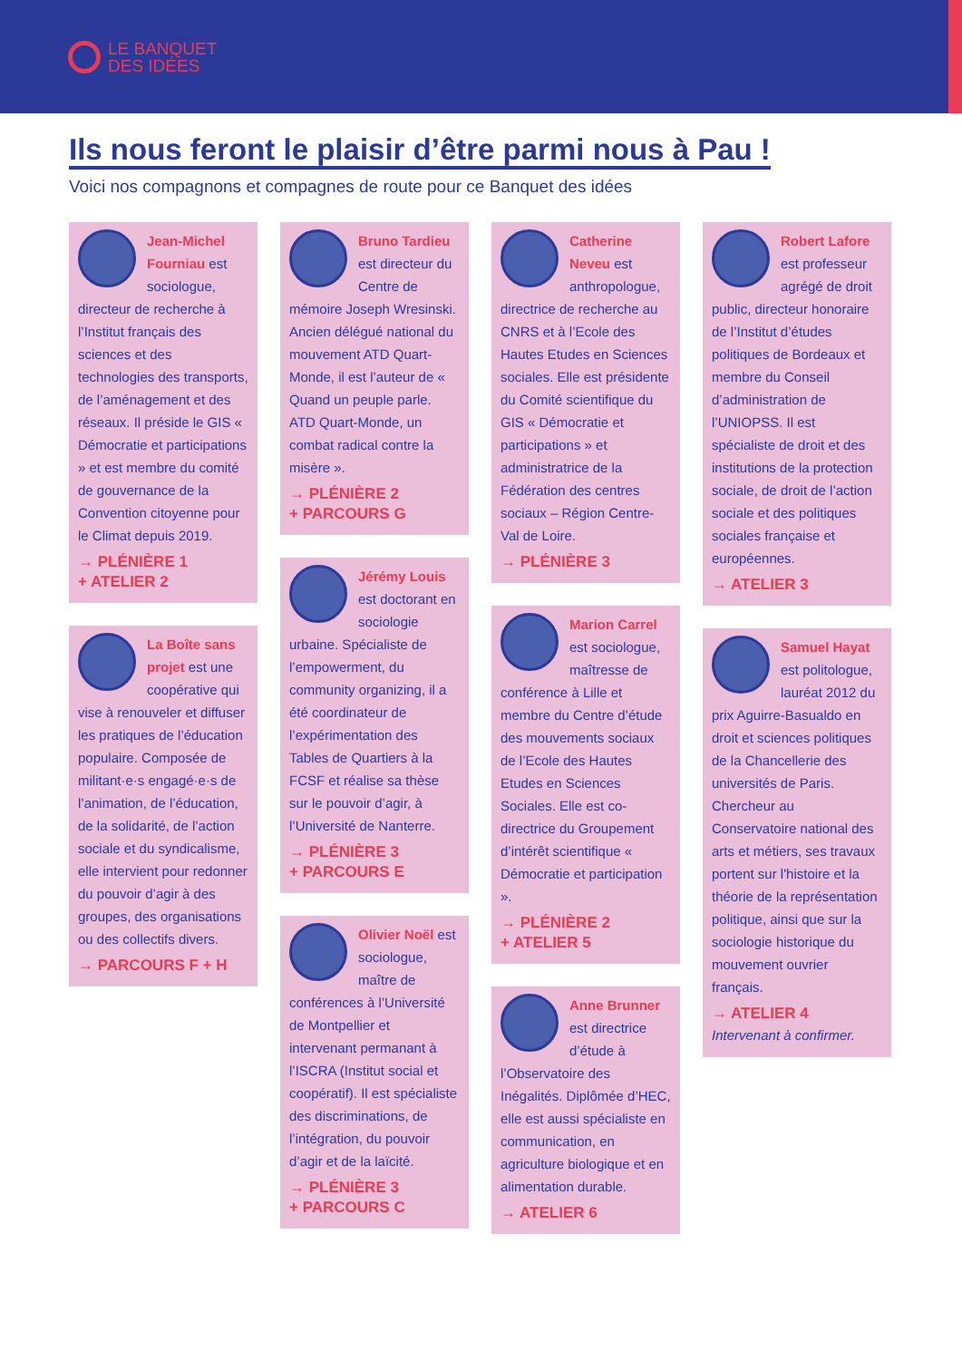LE BANQUET
DES IDÉES
Ils nous feront le plaisir d’être parmi nous à Pau !
Voici nos compagnons et compagnes de route pour ce Banquet des idées
Jean-Michel Fourniau est sociologue, directeur de recherche à l’Institut français des sciences et des technologies des transports, de l’aménagement et des réseaux. Il préside le GIS « Démocratie et participations » et est membre du comité de gouvernance de la Convention citoyenne pour le Climat depuis 2019.
→ PLÉNIÈRE 1
+ ATELIER 2
La Boîte sans projet est une coopérative qui vise à renouveler et diffuser les pratiques de l’éducation populaire. Composée de militant·e·s engagé·e·s de l’animation, de l’éducation, de la solidarité, de l’action sociale et du syndicalisme, elle intervient pour redonner du pouvoir d’agir à des groupes, des organisations ou des collectifs divers.
→ PARCOURS F + H
Bruno Tardieu est directeur du Centre de mémoire Joseph Wresinski. Ancien délégué national du mouvement ATD Quart-Monde, il est l’auteur de « Quand un peuple parle. ATD Quart-Monde, un combat radical contre la misère ».
→ PLÉNIÈRE 2
+ PARCOURS G
Jérémy Louis est doctorant en sociologie urbaine. Spécialiste de l’empowerment, du community organizing, il a été coordinateur de l’expérimentation des Tables de Quartiers à la FCSF et réalise sa thèse sur le pouvoir d’agir, à l’Université de Nanterre.
→ PLÉNIÈRE 3
+ PARCOURS E
Olivier Noël est sociologue, maître de conférences à l’Université de Montpellier et intervenant permanant à l’ISCRA (Institut social et coopératif). Il est spécialiste des discriminations, de l’intégration, du pouvoir d’agir et de la laïcité.
→ PLÉNIÈRE 3
+ PARCOURS C
Catherine Neveu est anthropologue, directrice de recherche au CNRS et à l’Ecole des Hautes Etudes en Sciences sociales. Elle est présidente du Comité scientifique du GIS « Démocratie et participations » et administratrice de la Fédération des centres sociaux – Région Centre-Val de Loire.
→ PLÉNIÈRE 3
Marion Carrel est sociologue, maîtresse de conférence à Lille et membre du Centre d’étude des mouvements sociaux de l’Ecole des Hautes Etudes en Sciences Sociales. Elle est co-directrice du Groupement d’intérêt scientifique « Démocratie et participation ».
→ PLÉNIÈRE 2
+ ATELIER 5
Anne Brunner est directrice d’étude à l’Observatoire des Inégalités. Diplômée d’HEC, elle est aussi spécialiste en communication, en agriculture biologique et en alimentation durable.
→ ATELIER 6
Robert Lafore est professeur agrégé de droit public, directeur honoraire de l’Institut d’études politiques de Bordeaux et membre du Conseil d’administration de l’UNIOPSS. Il est spécialiste de droit et des institutions de la protection sociale, de droit de l’action sociale et des politiques sociales française et européennes.
→ ATELIER 3
Samuel Hayat est politologue, lauréat 2012 du prix Aguirre-Basualdo en droit et sciences politiques de la Chancellerie des universités de Paris. Chercheur au Conservatoire national des arts et métiers, ses travaux portent sur l'histoire et la théorie de la représentation politique, ainsi que sur la sociologie historique du mouvement ouvrier français.
→ ATELIER 4
Intervenant à confirmer.